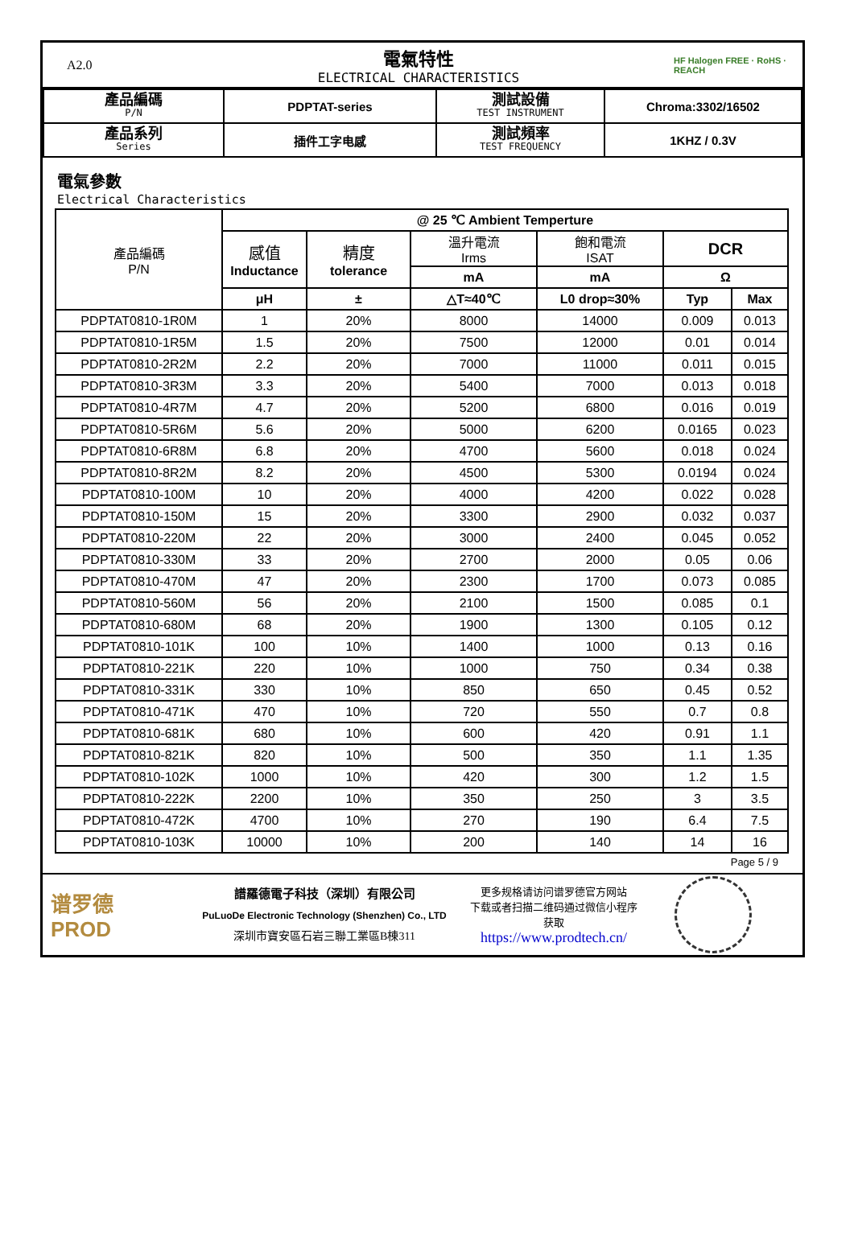A2.0
電氣特性
ELECTRICAL CHARACTERISTICS
HF Halogen FREE · RoHS · REACH
| 產品編碼 P/N | PDPTAT-series | 測試設備 TEST INSTRUMENT | Chroma:3302/16502 |
| 產品系列 Series | 插件工字电感 | 測試頻率 TEST FREQUENCY | 1KHZ / 0.3V |
電氣參數
Electrical Characteristics
| 產品編碼 P/N | @ 25 ℃ Ambient Temperture | | | | | |
| --- | --- | --- | --- | --- | --- | --- |
| | 感值 Inductance | 精度 tolerance | 溫升電流 Irms | 飽和電流 ISAT | DCR | |
| | | | mA | mA | Ω | |
| | μH | ± | △T≈40℃ | L0 drop≈30% | Typ | Max |
| PDPTAT0810-1R0M | 1 | 20% | 8000 | 14000 | 0.009 | 0.013 |
| PDPTAT0810-1R5M | 1.5 | 20% | 7500 | 12000 | 0.01 | 0.014 |
| PDPTAT0810-2R2M | 2.2 | 20% | 7000 | 11000 | 0.011 | 0.015 |
| PDPTAT0810-3R3M | 3.3 | 20% | 5400 | 7000 | 0.013 | 0.018 |
| PDPTAT0810-4R7M | 4.7 | 20% | 5200 | 6800 | 0.016 | 0.019 |
| PDPTAT0810-5R6M | 5.6 | 20% | 5000 | 6200 | 0.0165 | 0.023 |
| PDPTAT0810-6R8M | 6.8 | 20% | 4700 | 5600 | 0.018 | 0.024 |
| PDPTAT0810-8R2M | 8.2 | 20% | 4500 | 5300 | 0.0194 | 0.024 |
| PDPTAT0810-100M | 10 | 20% | 4000 | 4200 | 0.022 | 0.028 |
| PDPTAT0810-150M | 15 | 20% | 3300 | 2900 | 0.032 | 0.037 |
| PDPTAT0810-220M | 22 | 20% | 3000 | 2400 | 0.045 | 0.052 |
| PDPTAT0810-330M | 33 | 20% | 2700 | 2000 | 0.05 | 0.06 |
| PDPTAT0810-470M | 47 | 20% | 2300 | 1700 | 0.073 | 0.085 |
| PDPTAT0810-560M | 56 | 20% | 2100 | 1500 | 0.085 | 0.1 |
| PDPTAT0810-680M | 68 | 20% | 1900 | 1300 | 0.105 | 0.12 |
| PDPTAT0810-101K | 100 | 10% | 1400 | 1000 | 0.13 | 0.16 |
| PDPTAT0810-221K | 220 | 10% | 1000 | 750 | 0.34 | 0.38 |
| PDPTAT0810-331K | 330 | 10% | 850 | 650 | 0.45 | 0.52 |
| PDPTAT0810-471K | 470 | 10% | 720 | 550 | 0.7 | 0.8 |
| PDPTAT0810-681K | 680 | 10% | 600 | 420 | 0.91 | 1.1 |
| PDPTAT0810-821K | 820 | 10% | 500 | 350 | 1.1 | 1.35 |
| PDPTAT0810-102K | 1000 | 10% | 420 | 300 | 1.2 | 1.5 |
| PDPTAT0810-222K | 2200 | 10% | 350 | 250 | 3 | 3.5 |
| PDPTAT0810-472K | 4700 | 10% | 270 | 190 | 6.4 | 7.5 |
| PDPTAT0810-103K | 10000 | 10% | 200 | 140 | 14 | 16 |
Page 5 / 9
谱罗德
PROD
譜羅德電子科技（深圳）有限公司
PuLuoDe Electronic Technology (Shenzhen) Co., LTD
深圳市寶安區石岩三聯工業區B棟311
更多规格请访问谱罗德官方网站
下载或者扫描二维码通过微信小程序
获取
https://www.prodtech.cn/